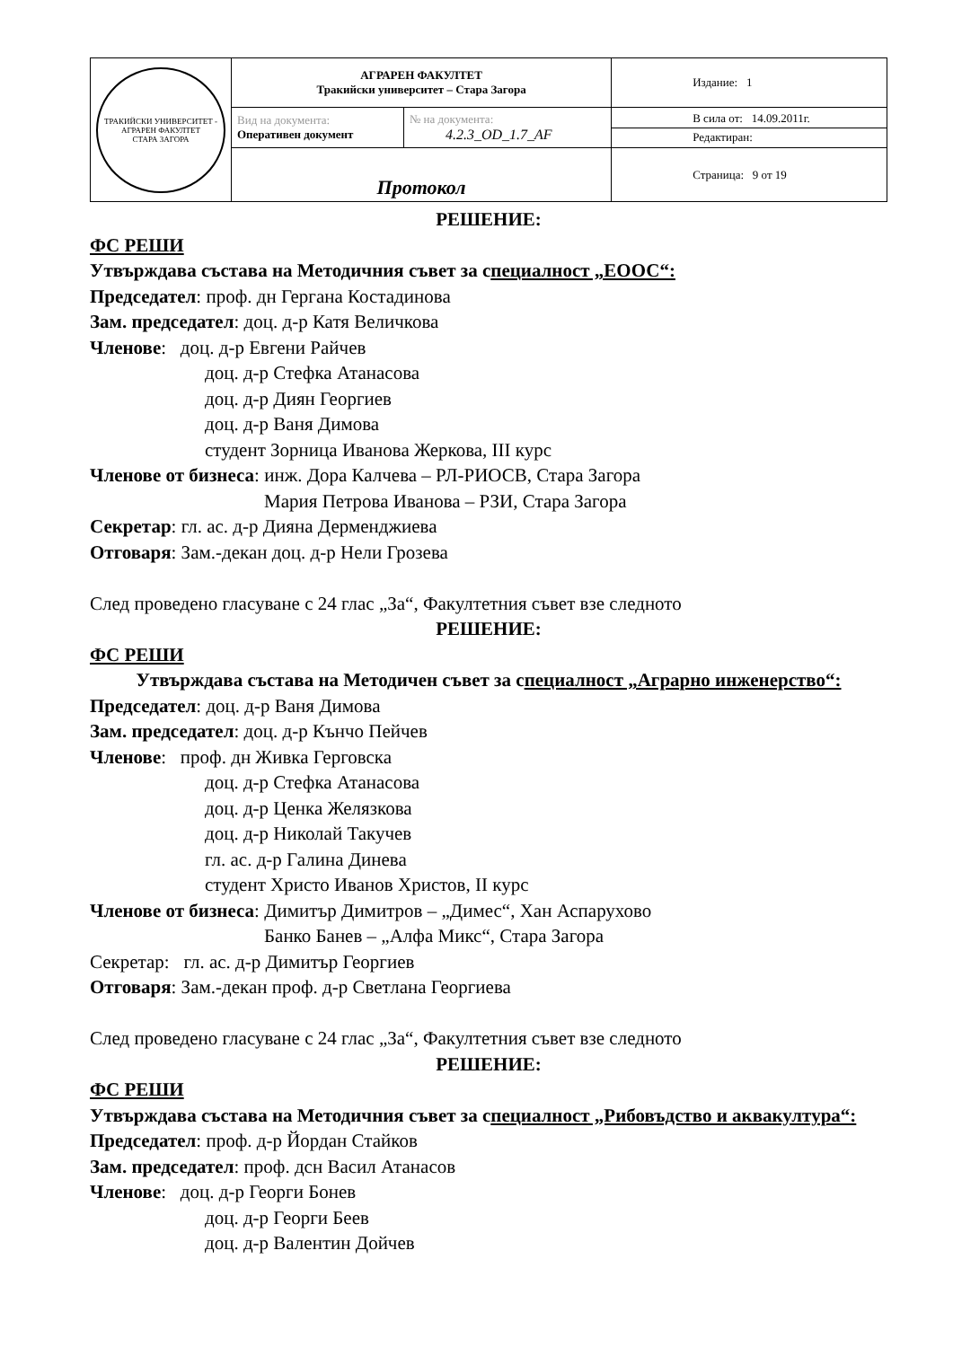| ТРАКИЙСКИ УНИВЕРСИТЕТ - АГРАРЕН ФАКУЛТЕТ СТАРА ЗАГОРА | АГРАРЕН ФАКУЛТЕТ Тракийски университет – Стара Загора | | Издание: 1 |
| | Вид на документа: Оперативен документ | № на документа: 4.2.3_OD_1.7_AF | В сила от: 14.09.2011г. Редактиран: |
| | Протокол | | Страница: 9 от 19 |
РЕШЕНИЕ:
ФС РЕШИ
Утвърждава състава на Методичния съвет за специалност „ЕООС“:
Председател: проф. дн Гергана Костадинова
Зам. председател: доц. д-р Катя Величкова
Членове: доц. д-р Евгени Райчев
доц. д-р Стефка Атанасова
доц. д-р Диян Георгиев
доц. д-р Ваня Димова
студент Зорница Иванова Жеркова, III курс
Членове от бизнеса: инж. Дора Калчева – РЛ-РИОСВ, Стара Загора
Мария Петрова Иванова – РЗИ, Стара Загора
Секретар: гл. ас. д-р Дияна Дерменджиева
Отговаря: Зам.-декан доц. д-р Нели Грозева
След проведено гласуване с 24 глас „За“, Факултетния съвет взе следното
РЕШЕНИЕ:
ФС РЕШИ
Утвърждава състава на Методичен съвет за специалност „Аграрно инженерство“:
Председател: доц. д-р Ваня Димова
Зам. председател: доц. д-р Кънчо Пейчев
Членове: проф. дн Живка Герговска
доц. д-р Стефка Атанасова
доц. д-р Ценка Желязкова
доц. д-р Николай Такучев
гл. ас. д-р Галина Динева
студент Христо Иванов Христов, II курс
Членове от бизнеса: Димитър Димитров – „Димес“, Хан Аспарухово
Банко Банев – „Алфа Микс“, Стара Загора
Секретар: гл. ас. д-р Димитър Георгиев
Отговаря: Зам.-декан проф. д-р Светлана Георгиева
След проведено гласуване с 24 глас „За“, Факултетния съвет взе следното
РЕШЕНИЕ:
ФС РЕШИ
Утвърждава състава на Методичния съвет за специалност „Рибовъдство и аквакултура“:
Председател: проф. д-р Йордан Стайков
Зам. председател: проф. дсн Васил Атанасов
Членове: доц. д-р Георги Бонев
доц. д-р Георги Беев
доц. д-р Валентин Дойчев